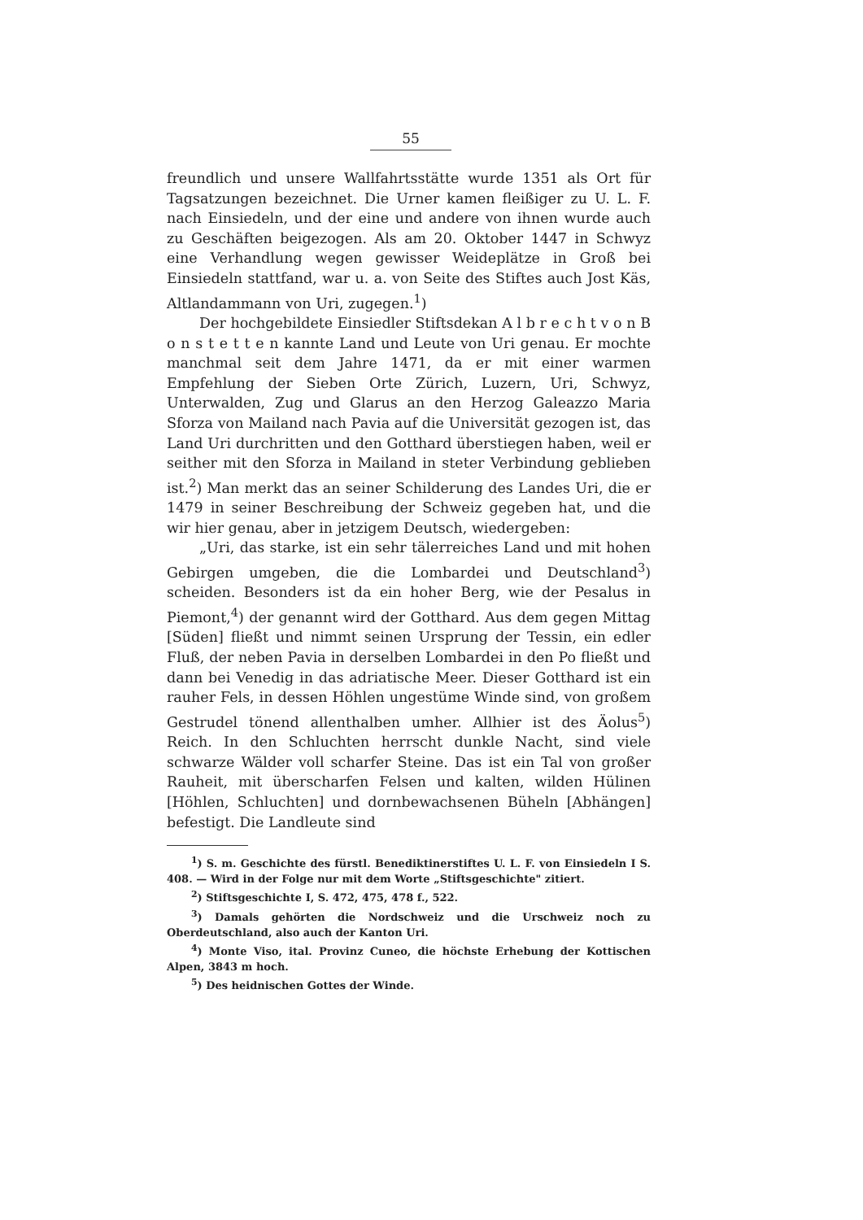55
freundlich und unsere Wallfahrtsstätte wurde 1351 als Ort für Tagsatzungen bezeichnet. Die Urner kamen fleißiger zu U. L. F. nach Einsiedeln, und der eine und andere von ihnen wurde auch zu Geschäften beigezogen. Als am 20. Oktober 1447 in Schwyz eine Verhandlung wegen gewisser Weideplätze in Groß bei Einsiedeln stattfand, war u. a. von Seite des Stiftes auch Jost Käs, Altlandammann von Uri, zugegen.<sup>1</sup>)
Der hochgebildete Einsiedler Stiftsdekan A l b r e c h t v o n B o n s t e t t e n kannte Land und Leute von Uri genau. Er mochte manchmal seit dem Jahre 1471, da er mit einer warmen Empfehlung der Sieben Orte Zürich, Luzern, Uri, Schwyz, Unterwalden, Zug und Glarus an den Herzog Galeazzo Maria Sforza von Mailand nach Pavia auf die Universität gezogen ist, das Land Uri durchritten und den Gotthard überstiegen haben, weil er seither mit den Sforza in Mailand in steter Verbindung geblieben ist.<sup>2</sup>) Man merkt das an seiner Schilderung des Landes Uri, die er 1479 in seiner Beschreibung der Schweiz gegeben hat, und die wir hier genau, aber in jetzigem Deutsch, wiedergeben:
„Uri, das starke, ist ein sehr tälerreiches Land und mit hohen Gebirgen umgeben, die die Lombardei und Deutschland<sup>3</sup>) scheiden. Besonders ist da ein hoher Berg, wie der Pesalus in Piemont,<sup>4</sup>) der genannt wird der Gotthard. Aus dem gegen Mittag [Süden] fließt und nimmt seinen Ursprung der Tessin, ein edler Fluß, der neben Pavia in derselben Lombardei in den Po fließt und dann bei Venedig in das adriatische Meer. Dieser Gotthard ist ein rauher Fels, in dessen Höhlen ungestüme Winde sind, von großem Gestrudel tönend allenthalben umher. Allhier ist des Äolus<sup>5</sup>) Reich. In den Schluchten herrscht dunkle Nacht, sind viele schwarze Wälder voll scharfer Steine. Das ist ein Tal von großer Rauheit, mit überscharfen Felsen und kalten, wilden Hülinen [Höhlen, Schluchten] und dornbewachsenen Büheln [Abhängen] befestigt. Die Landleute sind
<sup>1</sup>) S. m. Geschichte des fürstl. Benediktinerstiftes U. L. F. von Einsiedeln I S. 408. — Wird in der Folge nur mit dem Worte „Stiftsgeschichte" zitiert.
<sup>2</sup>) Stiftsgeschichte I, S. 472, 475, 478 f., 522.
<sup>3</sup>) Damals gehörten die Nordschweiz und die Urschweiz noch zu Oberdeutschland, also auch der Kanton Uri.
<sup>4</sup>) Monte Viso, ital. Provinz Cuneo, die höchste Erhebung der Kottischen Alpen, 3843 m hoch.
<sup>5</sup>) Des heidnischen Gottes der Winde.